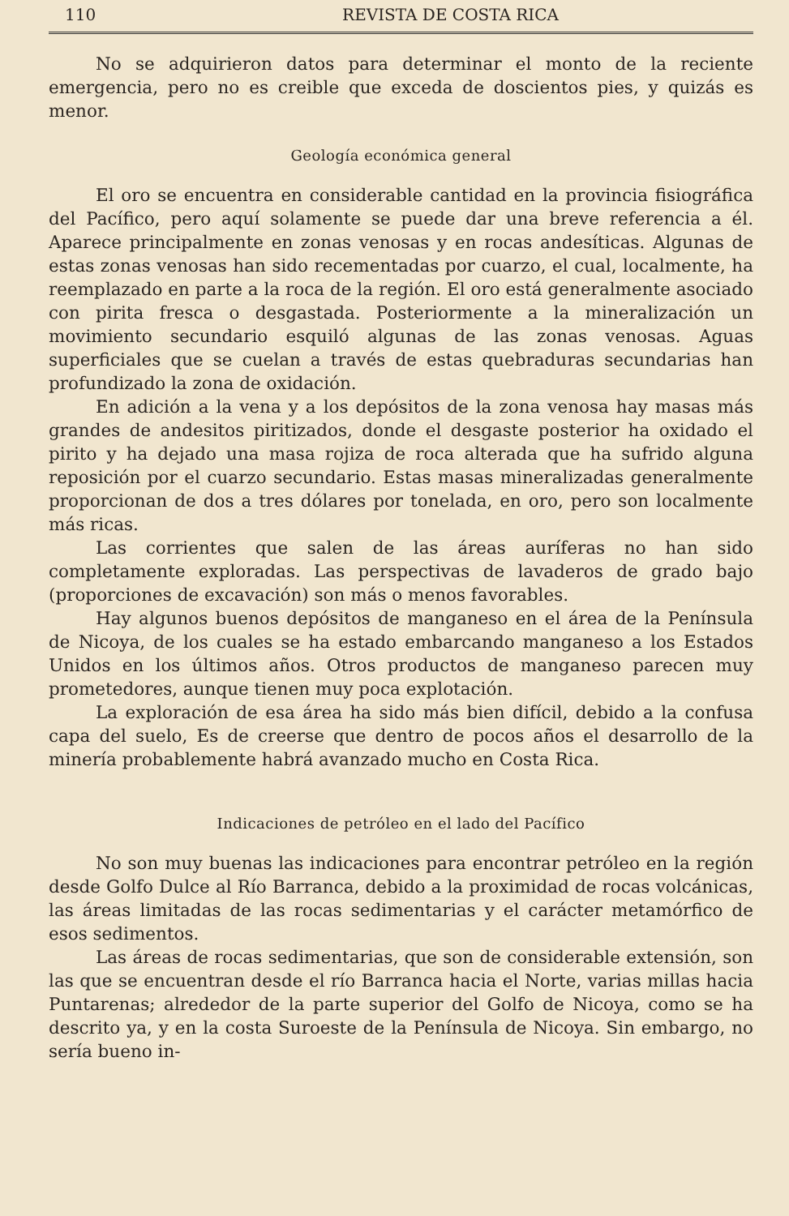110 REVISTA DE COSTA RICA
No se adquirieron datos para determinar el monto de la reciente emergencia, pero no es creible que exceda de doscientos pies, y quizás es menor.
Geología económica general
El oro se encuentra en considerable cantidad en la provincia fisiográfica del Pacífico, pero aquí solamente se puede dar una breve referencia a él. Aparece principalmente en zonas venosas y en rocas andesíticas. Algunas de estas zonas venosas han sido recementadas por cuarzo, el cual, localmente, ha reemplazado en parte a la roca de la región. El oro está generalmente asociado con pirita fresca o desgastada. Posteriormente a la mineralización un movimiento secundario esquiló algunas de las zonas venosas. Aguas superficiales que se cuelan a través de estas quebraduras secundarias han profundizado la zona de oxidación.
En adición a la vena y a los depósitos de la zona venosa hay masas más grandes de andesitos piritizados, donde el desgaste posterior ha oxidado el pirito y ha dejado una masa rojiza de roca alterada que ha sufrido alguna reposición por el cuarzo secundario. Estas masas mineralizadas generalmente proporcionan de dos a tres dólares por tonelada, en oro, pero son localmente más ricas.
Las corrientes que salen de las áreas auríferas no han sido completamente exploradas. Las perspectivas de lavaderos de grado bajo (proporciones de excavación) son más o menos favorables.
Hay algunos buenos depósitos de manganeso en el área de la Península de Nicoya, de los cuales se ha estado embarcando manganeso a los Estados Unidos en los últimos años. Otros productos de manganeso parecen muy prometedores, aunque tienen muy poca explotación.
La exploración de esa área ha sido más bien difícil, debido a la confusa capa del suelo, Es de creerse que dentro de pocos años el desarrollo de la minería probablemente habrá avanzado mucho en Costa Rica.
Indicaciones de petróleo en el lado del Pacífico
No son muy buenas las indicaciones para encontrar petróleo en la región desde Golfo Dulce al Río Barranca, debido a la proximidad de rocas volcánicas, las áreas limitadas de las rocas sedimentarias y el carácter metamórfico de esos sedimentos.
Las áreas de rocas sedimentarias, que son de considerable extensión, son las que se encuentran desde el río Barranca hacia el Norte, varias millas hacia Puntarenas; alrededor de la parte superior del Golfo de Nicoya, como se ha descrito ya, y en la costa Suroeste de la Península de Nicoya. Sin embargo, no sería bueno in-